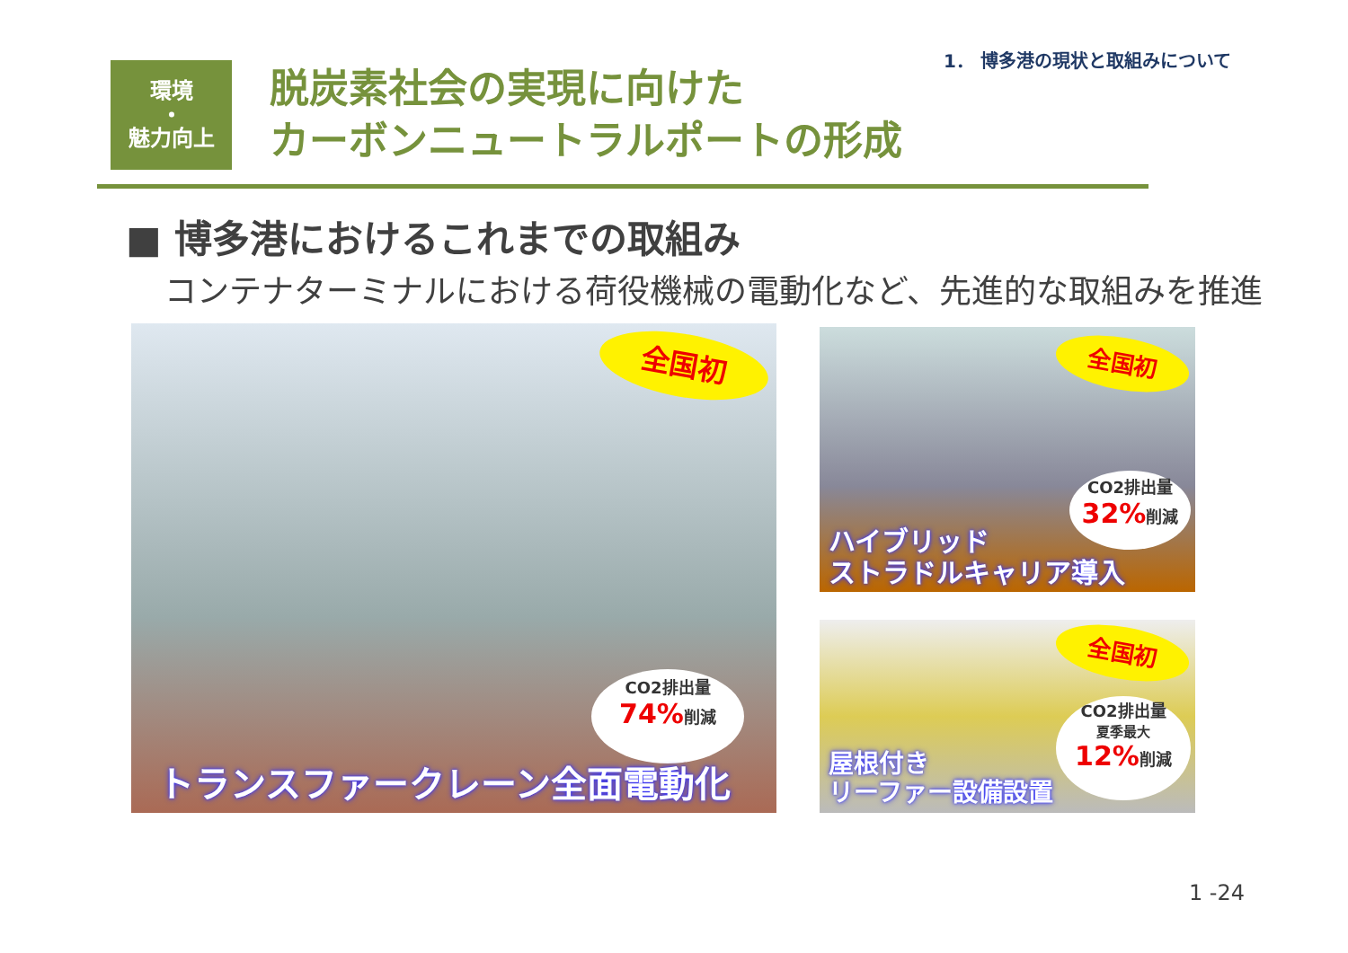1． 博多港の現状と取組みについて
環境
・
魅力向上
脱炭素社会の実現に向けた
カーボンニュートラルポートの形成
■ 博多港におけるこれまでの取組み
コンテナターミナルにおける荷役機械の電動化など、先進的な取組みを推進
全国初
CO2排出量
74% 削減
トランスファークレーン全面電動化
全国初
CO2排出量
32% 削減
ハイブリッド
ストラドルキャリア導入
全国初
CO2排出量
夏季最大
12% 削減
屋根付き
リーファー設備設置
1 -24